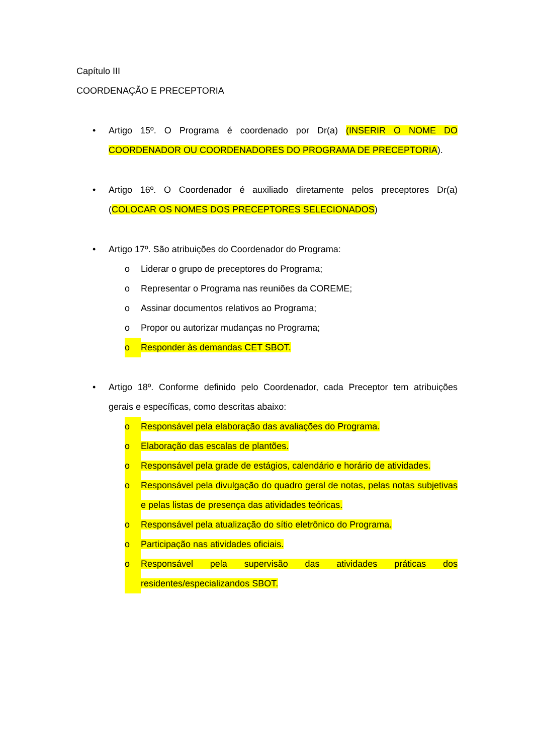Capítulo III
COORDENAÇÃO E PRECEPTORIA
• Artigo 15º. O Programa é coordenado por Dr(a) (INSERIR O NOME DO COORDENADOR OU COORDENADORES DO PROGRAMA DE PRECEPTORIA).
• Artigo 16º. O Coordenador é auxiliado diretamente pelos preceptores Dr(a) (COLOCAR OS NOMES DOS PRECEPTORES SELECIONADOS)
• Artigo 17º. São atribuições do Coordenador do Programa:
o Liderar o grupo de preceptores do Programa;
o Representar o Programa nas reuniões da COREME;
o Assinar documentos relativos ao Programa;
o Propor ou autorizar mudanças no Programa;
o Responder às demandas CET SBOT.
• Artigo 18º. Conforme definido pelo Coordenador, cada Preceptor tem atribuições gerais e específicas, como descritas abaixo:
o Responsável pela elaboração das avaliações do Programa.
o Elaboração das escalas de plantões.
o Responsável pela grade de estágios, calendário e horário de atividades.
o Responsável pela divulgação do quadro geral de notas, pelas notas subjetivas e pelas listas de presença das atividades teóricas.
o Responsável pela atualização do sítio eletrônico do Programa.
o Participação nas atividades oficiais.
o Responsável pela supervisão das atividades práticas dos residentes/especializandos SBOT.